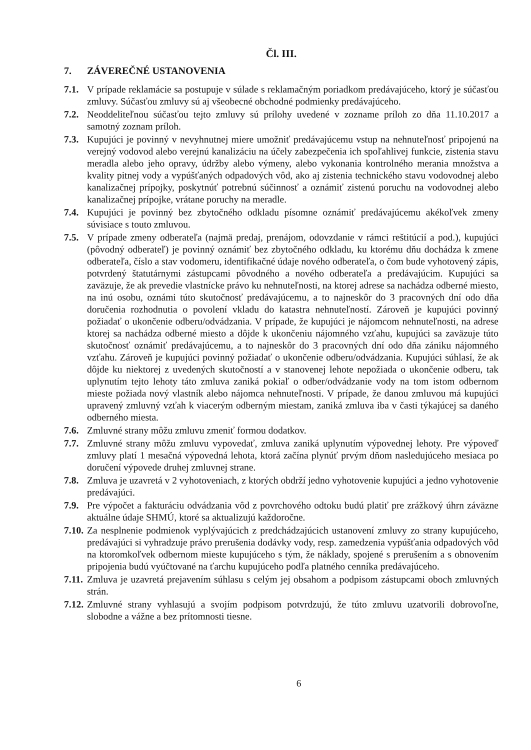Čl. III.
7. ZÁVEREČNÉ USTANOVENIA
7.1.
V prípade reklamácie sa postupuje v súlade s reklamačným poriadkom predávajúceho, ktorý je súčasťou zmluvy. Súčasťou zmluvy sú aj všeobecné obchodné podmienky predávajúceho.
7.2.
Neoddeliteľnou súčasťou tejto zmluvy sú prílohy uvedené v zozname príloh zo dňa 11.10.2017 a samotný zoznam príloh.
7.3.
Kupujúci je povinný v nevyhnutnej miere umožniť predávajúcemu vstup na nehnuteľnosť pripojenú na verejný vodovod alebo verejnú kanalizáciu na účely zabezpečenia ich spoľahlivej funkcie, zistenia stavu meradla alebo jeho opravy, údržby alebo výmeny, alebo vykonania kontrolného merania množstva a kvality pitnej vody a vypúšťaných odpadových vôd, ako aj zistenia technického stavu vodovodnej alebo kanalizačnej prípojky, poskytnúť potrebnú súčinnosť a oznámiť zistenú poruchu na vodovodnej alebo kanalizačnej prípojke, vrátane poruchy na meradle.
7.4.
Kupujúci je povinný bez zbytočného odkladu písomne oznámiť predávajúcemu akékoľvek zmeny súvisiace s touto zmluvou.
7.5.
V prípade zmeny odberateľa (najmä predaj, prenájom, odovzdanie v rámci reštitúcií a pod.), kupujúci (pôvodný odberateľ) je povinný oznámiť bez zbytočného odkladu, ku ktorému dňu dochádza k zmene odberateľa, číslo a stav vodomeru, identifikačné údaje nového odberateľa, o čom bude vyhotovený zápis, potvrdený štatutárnymi zástupcami pôvodného a nového odberateľa a predávajúcim. Kupujúci sa zaväzuje, že ak prevedie vlastnícke právo ku nehnuteľnosti, na ktorej adrese sa nachádza odberné miesto, na inú osobu, oznámi túto skutočnosť predávajúcemu, a to najneskôr do 3 pracovných dní odo dňa doručenia rozhodnutia o povolení vkladu do katastra nehnuteľností. Zároveň je kupujúci povinný požiadať o ukončenie odberu/odvádzania. V prípade, že kupujúci je nájomcom nehnuteľnosti, na adrese ktorej sa nachádza odberné miesto a dôjde k ukončeniu nájomného vzťahu, kupujúci sa zaväzuje túto skutočnosť oznámiť predávajúcemu, a to najneskôr do 3 pracovných dní odo dňa zániku nájomného vzťahu. Zároveň je kupujúci povinný požiadať o ukončenie odberu/odvádzania. Kupujúci súhlasí, že ak dôjde ku niektorej z uvedených skutočností a v stanovenej lehote nepožiada o ukončenie odberu, tak uplynutím tejto lehoty táto zmluva zaniká pokiaľ o odber/odvádzanie vody na tom istom odbernom mieste požiada nový vlastník alebo nájomca nehnuteľnosti. V prípade, že danou zmluvou má kupujúci upravený zmluvný vzťah k viacerým odberným miestam, zaniká zmluva iba v časti týkajúcej sa daného odberného miesta.
7.6.
Zmluvné strany môžu zmluvu zmeniť formou dodatkov.
7.7.
Zmluvné strany môžu zmluvu vypovedať, zmluva zaniká uplynutím výpovednej lehoty. Pre výpoveď zmluvy platí 1 mesačná výpovedná lehota, ktorá začína plynúť prvým dňom nasledujúceho mesiaca po doručení výpovede druhej zmluvnej strane.
7.8.
Zmluva je uzavretá v 2 vyhotoveniach, z ktorých obdrží jedno vyhotovenie kupujúci a jedno vyhotovenie predávajúci.
7.9.
Pre výpočet a fakturáciu odvádzania vôd z povrchového odtoku budú platiť pre zrážkový úhrn záväzne aktuálne údaje SHMÚ, ktoré sa aktualizujú každoročne.
7.10.
Za nesplnenie podmienok vyplývajúcich z predchádzajúcich ustanovení zmluvy zo strany kupujúceho, predávajúci si vyhradzuje právo prerušenia dodávky vody, resp. zamedzenia vypúšťania odpadových vôd na ktoromkoľvek odbernom mieste kupujúceho s tým, že náklady, spojené s prerušením a s obnovením pripojenia budú vyúčtované na ťarchu kupujúceho podľa platného cenníka predávajúceho.
7.11.
Zmluva je uzavretá prejavením súhlasu s celým jej obsahom a podpisom zástupcami oboch zmluvných strán.
7.12.
Zmluvné strany vyhlasujú a svojím podpisom potvrdzujú, že túto zmluvu uzatvorili dobrovoľne, slobodne a vážne a bez prítomnosti tiesne.
6